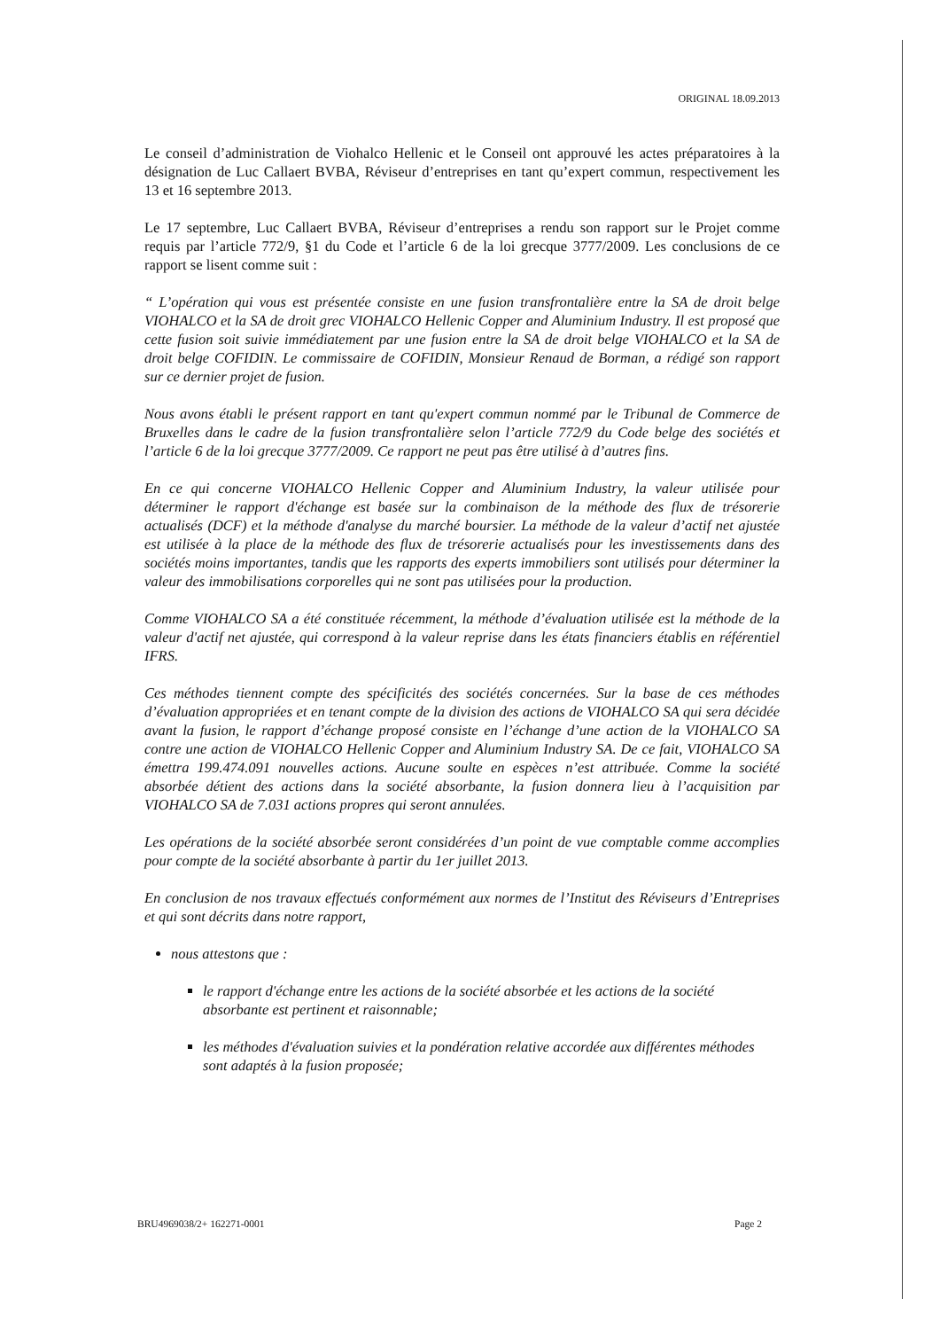ORIGINAL 18.09.2013
Le conseil d’administration de Viohalco Hellenic et le Conseil ont approuvé les actes préparatoires à la désignation de Luc Callaert BVBA, Réviseur d’entreprises en tant qu’expert commun, respectivement les 13 et 16 septembre 2013.
Le 17 septembre, Luc Callaert BVBA, Réviseur d’entreprises a rendu son rapport sur le Projet comme requis par l’article 772/9, §1 du Code et l’article 6 de la loi grecque 3777/2009. Les conclusions de ce rapport se lisent comme suit :
“ L’opération qui vous est présentée consiste en une fusion transfrontalière entre la SA de droit belge VIOHALCO et la SA de droit grec VIOHALCO Hellenic Copper and Aluminium Industry. Il est proposé que cette fusion soit suivie immédiatement par une fusion entre la SA de droit belge VIOHALCO et la SA de droit belge COFIDIN. Le commissaire de COFIDIN, Monsieur Renaud de Borman, a rédigé son rapport sur ce dernier projet de fusion.
Nous avons établi le présent rapport en tant qu'expert commun nommé par le Tribunal de Commerce de Bruxelles dans le cadre de la fusion transfrontalière selon l’article 772/9 du Code belge des sociétés et l’article 6 de la loi grecque 3777/2009. Ce rapport ne peut pas être utilisé à d’autres fins.
En ce qui concerne VIOHALCO Hellenic Copper and Aluminium Industry, la valeur utilisée pour déterminer le rapport d'échange est basée sur la combinaison de la méthode des flux de trésorerie actualisés (DCF) et la méthode d'analyse du marché boursier. La méthode de la valeur d’actif net ajustée est utilisée à la place de la méthode des flux de trésorerie actualisés pour les investissements dans des sociétés moins importantes, tandis que les rapports des experts immobiliers sont utilisés pour déterminer la valeur des immobilisations corporelles qui ne sont pas utilisées pour la production.
Comme VIOHALCO SA a été constituée récemment, la méthode d’évaluation utilisée est la méthode de la valeur d'actif net ajustée, qui correspond à la valeur reprise dans les états financiers établis en référentiel IFRS.
Ces méthodes tiennent compte des spécificités des sociétés concernées. Sur la base de ces méthodes d’évaluation appropriées et en tenant compte de la division des actions de VIOHALCO SA qui sera décidée avant la fusion, le rapport d’échange proposé consiste en l’échange d’une action de la VIOHALCO SA contre une action de VIOHALCO Hellenic Copper and Aluminium Industry SA. De ce fait, VIOHALCO SA émettra 199.474.091 nouvelles actions. Aucune soulte en espèces n’est attribuée. Comme la société absorbée détient des actions dans la société absorbante, la fusion donnera lieu à l’acquisition par VIOHALCO SA de 7.031 actions propres qui seront annulées.
Les opérations de la société absorbée seront considérées d’un point de vue comptable comme accomplies pour compte de la société absorbante à partir du 1er juillet 2013.
En conclusion de nos travaux effectués conformément aux normes de l’Institut des Réviseurs d’Entreprises et qui sont décrits dans notre rapport,
nous attestons que :
le rapport d'échange entre les actions de la société absorbée et les actions de la société absorbante est pertinent et raisonnable;
les méthodes d'évaluation suivies et la pondération relative accordée aux différentes méthodes sont adaptés à la fusion proposée;
BRU4969038/2+ 162271-0001 Page 2